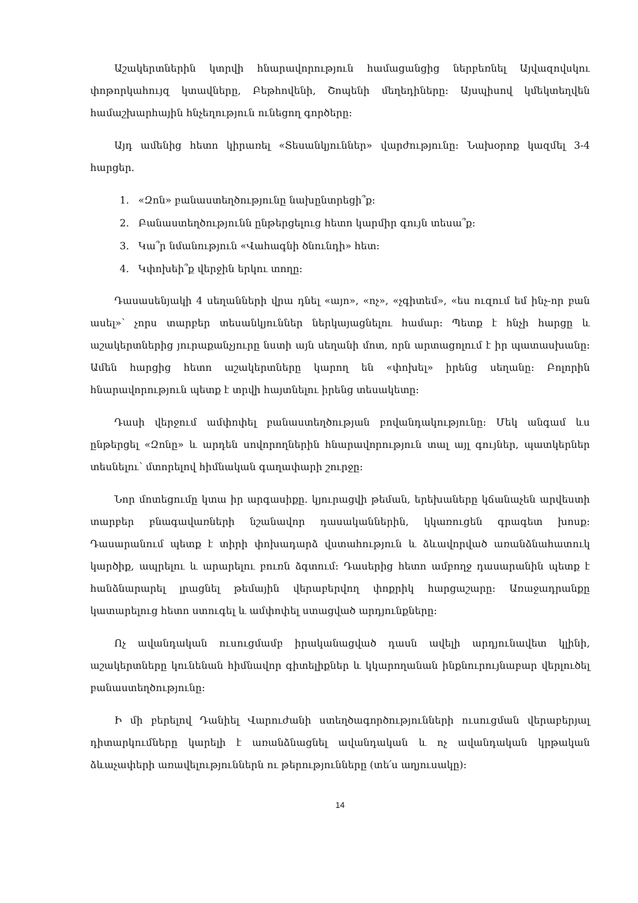Աշակերտներին կտրվի հնարավորություն համացանցից ներբեռնել Այվազովսկու փոթորկահույզ կտավները, Բեթհովենի, Շոպենի մեղեդիները։ Այսպիսով կմեկտեղվեն համաշխարհային հնչեղություն ունեցող գործերը։
Այդ ամենից հետո կիրառել «Տեսանկյուններ» վարժությունը։ Նախօրոք կազմել 3-4 հարցեր.
1. «Զոն» բանաստեղծությունը նախընտրեցի՞ք։
2. Բանաստեղծությունն ընթերցելուց հետո կարմիր գույն տեսա՞ք։
3. Կա՞ր նմանություն «Վահագնի ծնունդի» հետ։
4. Կփոխեի՞ք վերջին երկու տողը։
Դասասենյակի 4 սեղանների վրա դնել «այո», «ոչ», «չգիտեմ», «ես ուզում եմ ինչ-որ բան ասել»՝ չորս տարբեր տեսանկյուններ ներկայացնելու համար: Պետք է հնչի հարցը և աշակերտներից յուրաքանչյուրը նստի այն սեղանի մոտ, որն արտացոլում է իր պատասխանը: Ամեն հարցից հետո աշակերտները կարող են «փոխել» իրենց սեղանը: Բոլորին հնարավորություն պետք է տրվի հայտնելու իրենց տեսակետը:
Դասի վերջում ամփոփել բանաստեղծության բովանդակությունը: Մեկ անգամ ևս ընթերցել «Զոնը» և արդեն սովորողներին հնարավորություն տալ այլ գույներ, պատկերներ տեսնելու՝ մտորելով հիմնական գաղափարի շուրջը։
Նոր մոտեցումը կտա իր արգասիքը. կյուրացվի թեման, երեխաները կճանաչեն արվեստի տարբեր բնագավառների նշանավոր դասականներին, կկառուցեն գրագետ խոսք: Դասարանում պետք է տիրի փոխադարձ վստահություն և ձևավորված առանձնահատուկ կարծիք, ապրելու և արարելու բուռն ձգտում: Դասերից հետո ամբողջ դասարանին պետք է հանձնարարել լրացնել թեմային վերաբերվող փոքրիկ հարցաշարը: Առաջադրանքը կատարելուց հետո ստուգել և ամփոփել ստացված արդյունքները:
Ոչ ավանդական ուսուցմամբ իրականացված դասն ավելի արդյունավետ կլինի, աշակերտները կունենան հիմնավոր գիտելիքներ և կկարողանան ինքնուրույնաբար վերլուծել բանաստեղծությունը:
Ի մի բերելով Դանիել Վարուժանի ստեղծագործությունների ուսուցման վերաբերյալ դիտարկումները կարելի է առանձնացնել ավանդական և ոչ ավանդական կրթական ձևաչափերի առավելություններն ու թերությունները (տե՛ս աղյուսակը):
14